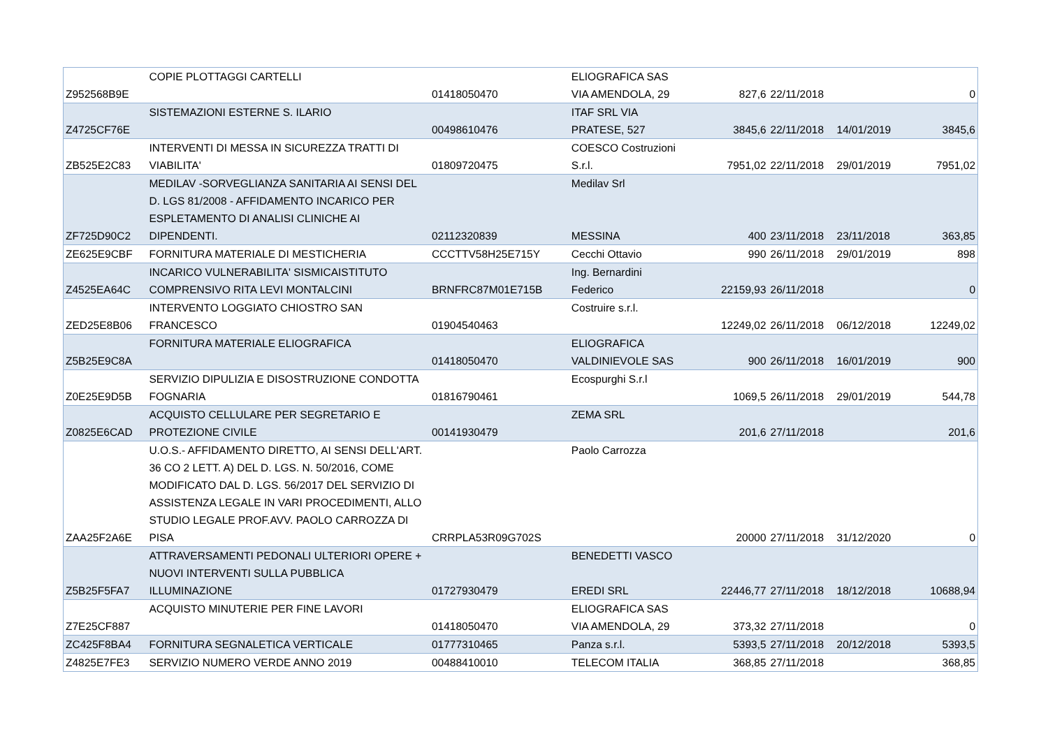| Z952568B9E | COPIE PLOTTAGGI CARTELLI | 01418050470 | ELIOGRAFICA SAS VIA AMENDOLA, 29 | 827,6 | 22/11/2018 | | 0 |
| Z4725CF76E | SISTEMAZIONI ESTERNE S. ILARIO | 00498610476 | ITAF SRL VIA PRATESE, 527 | 3845,6 | 22/11/2018 | 14/01/2019 | 3845,6 |
| ZB525E2C83 | INTERVENTI DI MESSA IN SICUREZZA TRATTI DI VIABILITA' | 01809720475 | COESCO Costruzioni S.r.l. | 7951,02 | 22/11/2018 | 29/01/2019 | 7951,02 |
| ZF725D90C2 | MEDILAV -SORVEGLIANZA SANITARIA AI SENSI DEL D. LGS 81/2008 - AFFIDAMENTO INCARICO PER ESPLETAMENTO DI ANALISI CLINICHE AI DIPENDENTI. | 02112320839 | Medilav Srl MESSINA | 400 | 23/11/2018 | 23/11/2018 | 363,85 |
| ZE625E9CBF | FORNITURA MATERIALE DI MESTICHERIA | CCCTTV58H25E715Y | Cecchi Ottavio | 990 | 26/11/2018 | 29/01/2019 | 898 |
| Z4525EA64C | INCARICO VULNERABILITA' SISMICAISTITUTO COMPRENSIVO RITA LEVI MONTALCINI | BRNFRC87M01E715B | Ing. Bernardini Federico | 22159,93 | 26/11/2018 | | 0 |
| ZED25E8B06 | INTERVENTO LOGGIATO CHIOSTRO SAN FRANCESCO | 01904540463 | Costruire s.r.l. | 12249,02 | 26/11/2018 | 06/12/2018 | 12249,02 |
| Z5B25E9C8A | FORNITURA MATERIALE ELIOGRAFICA | 01418050470 | ELIOGRAFICA VALDINIEVOLE SAS | 900 | 26/11/2018 | 16/01/2019 | 900 |
| Z0E25E9D5B | SERVIZIO DIPULIZIA E DISOSTRUZIONE CONDOTTA FOGNARIA | 01816790461 | Ecospurghi S.r.l | 1069,5 | 26/11/2018 | 29/01/2019 | 544,78 |
| Z0825E6CAD | ACQUISTO CELLULARE PER SEGRETARIO E PROTEZIONE CIVILE | 00141930479 | ZEMA SRL | 201,6 | 27/11/2018 | | 201,6 |
| ZAA25F2A6E | U.O.S.- AFFIDAMENTO DIRETTO, AI SENSI DELL'ART. 36 CO 2 LETT. A) DEL D. LGS. N. 50/2016, COME MODIFICATO DAL D. LGS. 56/2017 DEL SERVIZIO DI ASSISTENZA LEGALE IN VARI PROCEDIMENTI, ALLO STUDIO LEGALE PROF.AVV. PAOLO CARROZZA DI PISA | CRRPLA53R09G702S | Paolo Carrozza | 20000 | 27/11/2018 | 31/12/2020 | 0 |
| Z5B25F5FA7 | ATTRAVERSAMENTI PEDONALI ULTERIORI OPERE + NUOVI INTERVENTI SULLA PUBBLICA ILLUMINAZIONE | 01727930479 | BENEDETTI VASCO EREDI SRL | 22446,77 | 27/11/2018 | 18/12/2018 | 10688,94 |
| Z7E25CF887 | ACQUISTO MINUTERIE PER FINE LAVORI | 01418050470 | ELIOGRAFICA SAS VIA AMENDOLA, 29 | 373,32 | 27/11/2018 | | 0 |
| ZC425F8BA4 | FORNITURA SEGNALETICA VERTICALE | 01777310465 | Panza s.r.l. | 5393,5 | 27/11/2018 | 20/12/2018 | 5393,5 |
| Z4825E7FE3 | SERVIZIO NUMERO VERDE ANNO 2019 | 00488410010 | TELECOM ITALIA | 368,85 | 27/11/2018 | | 368,85 |